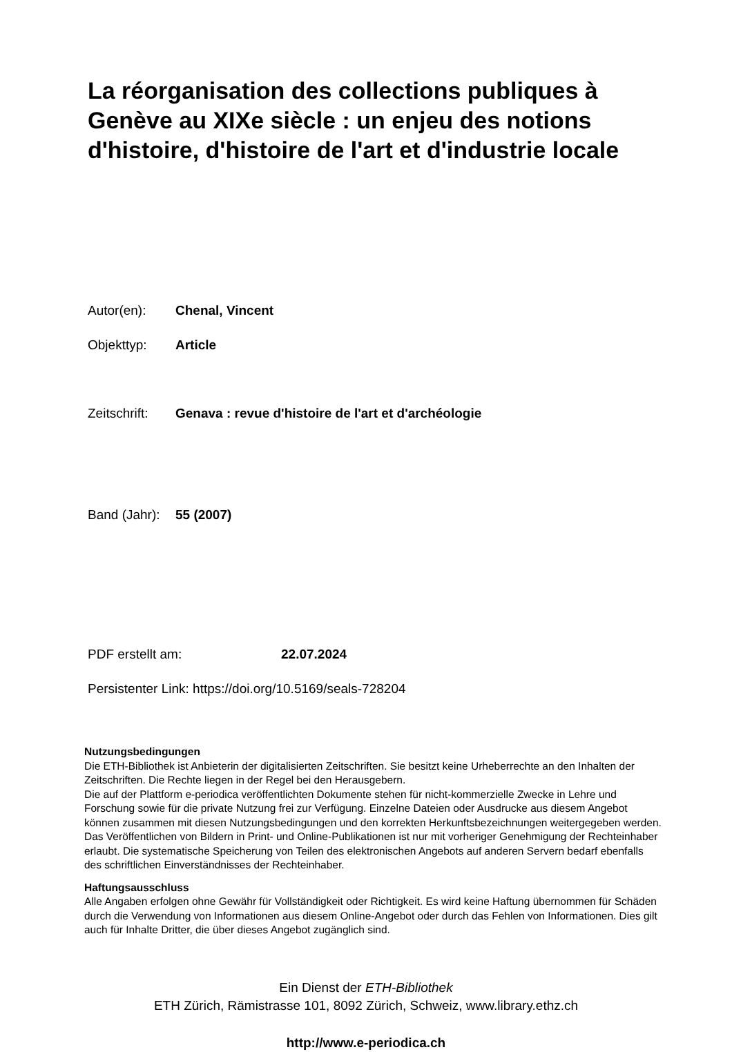La réorganisation des collections publiques à Genève au XIXe siècle : un enjeu des notions d'histoire, d'histoire de l'art et d'industrie locale
Autor(en): Chenal, Vincent
Objekttyp: Article
Zeitschrift: Genava : revue d'histoire de l'art et d'archéologie
Band (Jahr): 55 (2007)
PDF erstellt am: 22.07.2024
Persistenter Link: https://doi.org/10.5169/seals-728204
Nutzungsbedingungen
Die ETH-Bibliothek ist Anbieterin der digitalisierten Zeitschriften. Sie besitzt keine Urheberrechte an den Inhalten der Zeitschriften. Die Rechte liegen in der Regel bei den Herausgebern.
Die auf der Plattform e-periodica veröffentlichten Dokumente stehen für nicht-kommerzielle Zwecke in Lehre und Forschung sowie für die private Nutzung frei zur Verfügung. Einzelne Dateien oder Ausdrucke aus diesem Angebot können zusammen mit diesen Nutzungsbedingungen und den korrekten Herkunftsbezeichnungen weitergegeben werden.
Das Veröffentlichen von Bildern in Print- und Online-Publikationen ist nur mit vorheriger Genehmigung der Rechteinhaber erlaubt. Die systematische Speicherung von Teilen des elektronischen Angebots auf anderen Servern bedarf ebenfalls des schriftlichen Einverständnisses der Rechteinhaber.
Haftungsausschluss
Alle Angaben erfolgen ohne Gewähr für Vollständigkeit oder Richtigkeit. Es wird keine Haftung übernommen für Schäden durch die Verwendung von Informationen aus diesem Online-Angebot oder durch das Fehlen von Informationen. Dies gilt auch für Inhalte Dritter, die über dieses Angebot zugänglich sind.
Ein Dienst der ETH-Bibliothek
ETH Zürich, Rämistrasse 101, 8092 Zürich, Schweiz, www.library.ethz.ch
http://www.e-periodica.ch